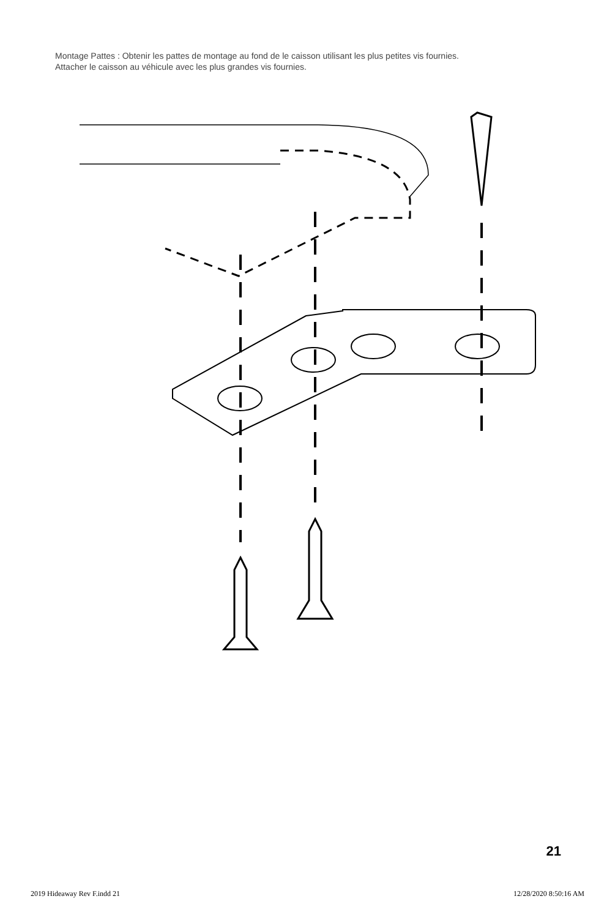Montage Pattes : Obtenir les pattes de montage au fond de le caisson utilisant les plus petites vis fournies.
Attacher le caisson au véhicule avec les plus grandes vis fournies.
21
2019 Hideaway Rev F.indd 21 12/28/2020 8:50:16 AM